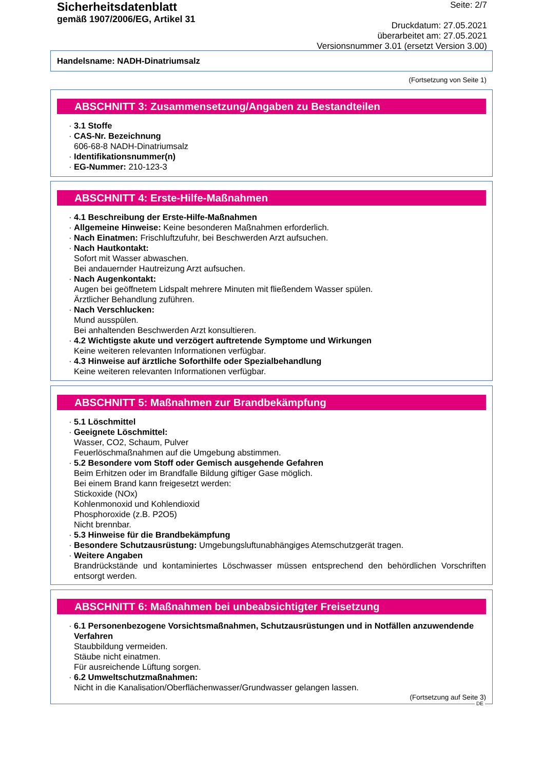Sicherheitsdatenblatt
gemäß 1907/2006/EG, Artikel 31
Seite: 2/7
Druckdatum: 27.05.2021
überarbeitet am: 27.05.2021
Versionsnummer 3.01 (ersetzt Version 3.00)
Handelsname: NADH-Dinatriumsalz
(Fortsetzung von Seite 1)
ABSCHNITT 3: Zusammensetzung/Angaben zu Bestandteilen
· 3.1 Stoffe
· CAS-Nr. Bezeichnung
606-68-8 NADH-Dinatriumsalz
· Identifikationsnummer(n)
· EG-Nummer: 210-123-3
ABSCHNITT 4: Erste-Hilfe-Maßnahmen
· 4.1 Beschreibung der Erste-Hilfe-Maßnahmen
· Allgemeine Hinweise: Keine besonderen Maßnahmen erforderlich.
· Nach Einatmen: Frischluftzufuhr, bei Beschwerden Arzt aufsuchen.
· Nach Hautkontakt:
Sofort mit Wasser abwaschen.
Bei andauernder Hautreizung Arzt aufsuchen.
· Nach Augenkontakt:
Augen bei geöffnetem Lidspalt mehrere Minuten mit fließendem Wasser spülen.
Ärztlicher Behandlung zuführen.
· Nach Verschlucken:
Mund ausspülen.
Bei anhaltenden Beschwerden Arzt konsultieren.
· 4.2 Wichtigste akute und verzögert auftretende Symptome und Wirkungen
Keine weiteren relevanten Informationen verfügbar.
· 4.3 Hinweise auf ärztliche Soforthilfe oder Spezialbehandlung
Keine weiteren relevanten Informationen verfügbar.
ABSCHNITT 5: Maßnahmen zur Brandbekämpfung
· 5.1 Löschmittel
· Geeignete Löschmittel:
Wasser, CO2, Schaum, Pulver
Feuerlöschmaßnahmen auf die Umgebung abstimmen.
· 5.2 Besondere vom Stoff oder Gemisch ausgehende Gefahren
Beim Erhitzen oder im Brandfalle Bildung giftiger Gase möglich.
Bei einem Brand kann freigesetzt werden:
Stickoxide (NOx)
Kohlenmonoxid und Kohlendioxid
Phosphoroxide (z.B. P2O5)
Nicht brennbar.
· 5.3 Hinweise für die Brandbekämpfung
· Besondere Schutzausrüstung: Umgebungsluftunabhängiges Atemschutzgerät tragen.
· Weitere Angaben
Brandrückstände und kontaminiertes Löschwasser müssen entsprechend den behördlichen Vorschriften entsorgt werden.
ABSCHNITT 6: Maßnahmen bei unbeabsichtigter Freisetzung
· 6.1 Personenbezogene Vorsichtsmaßnahmen, Schutzausrüstungen und in Notfällen anzuwendende Verfahren
Staubbildung vermeiden.
Stäube nicht einatmen.
Für ausreichende Lüftung sorgen.
· 6.2 Umweltschutzmaßnahmen:
Nicht in die Kanalisation/Oberflächenwasser/Grundwasser gelangen lassen.
(Fortsetzung auf Seite 3)
DE